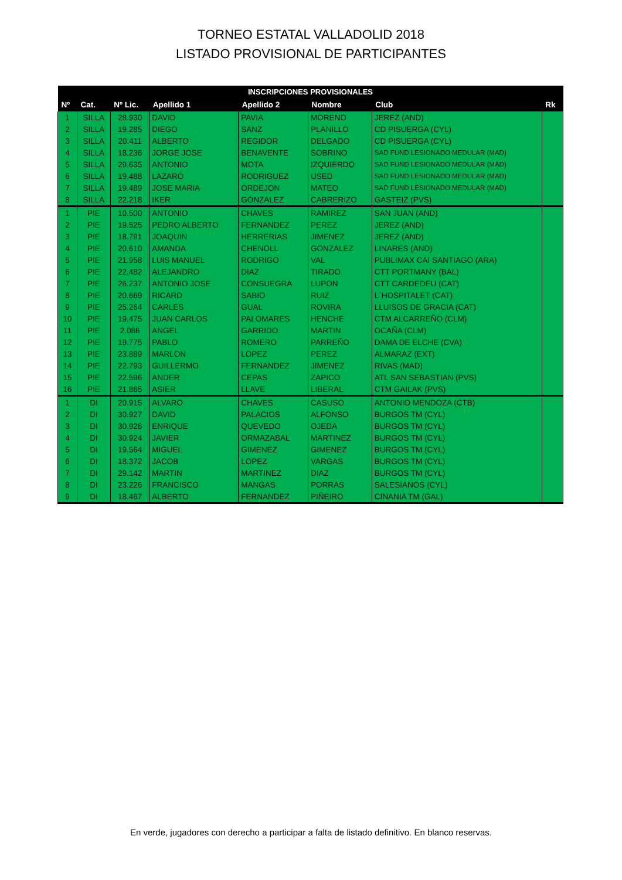TORNEO ESTATAL VALLADOLID 2018
LISTADO PROVISIONAL DE PARTICIPANTES
| INSCRIPCIONES PROVISIONALES | | | | | | | |
| --- | --- | --- | --- | --- | --- | --- | --- |
| Nº | Cat. | Nº Lic. | Apellido 1 | Apellido 2 | Nombre | Club | Rk |
| 1 | SILLA | 28.930 | DAVID | PAVIA | MORENO | JEREZ (AND) | |
| 2 | SILLA | 19.285 | DIEGO | SANZ | PLANILLO | CD PISUERGA (CYL) | |
| 3 | SILLA | 20.411 | ALBERTO | REGIDOR | DELGADO | CD PISUERGA (CYL) | |
| 4 | SILLA | 18.236 | JORGE JOSE | BENAVENTE | SOBRINO | SAD FUND LESIONADO MEDULAR (MAD) | |
| 5 | SILLA | 29.635 | ANTONIO | MOTA | IZQUIERDO | SAD FUND LESIONADO MEDULAR (MAD) | |
| 6 | SILLA | 19.488 | LAZARO | RODRIGUEZ | USED | SAD FUND LESIONADO MEDULAR (MAD) | |
| 7 | SILLA | 19.489 | JOSE MARIA | ORDEJON | MATEO | SAD FUND LESIONADO MEDULAR (MAD) | |
| 8 | SILLA | 22.218 | IKER | GONZALEZ | CABRERIZO | GASTEIZ (PVS) | |
| 1 | PIE | 10.500 | ANTONIO | CHAVES | RAMIREZ | SAN JUAN (AND) | |
| 2 | PIE | 19.525 | PEDRO ALBERTO | FERNANDEZ | PEREZ | JEREZ (AND) | |
| 3 | PIE | 18.791 | JOAQUIN | HERRERIAS | JIMENEZ | JEREZ (AND) | |
| 4 | PIE | 20.610 | AMANDA | CHENOLL | GONZALEZ | LINARES (AND) | |
| 5 | PIE | 21.958 | LUIS MANUEL | RODRIGO | VAL | PUBLIMAX CAI SANTIAGO (ARA) | |
| 6 | PIE | 22.482 | ALEJANDRO | DIAZ | TIRADO | CTT PORTMANY (BAL) | |
| 7 | PIE | 26.237 | ANTONIO JOSE | CONSUEGRA | LUPON | CTT CARDEDEU (CAT) | |
| 8 | PIE | 20.669 | RICARD | SABIO | RUIZ | L´HOSPITALET (CAT) | |
| 9 | PIE | 25.264 | CARLES | GUAL | ROVIRA | LLUISOS DE GRACIA (CAT) | |
| 10 | PIE | 19.475 | JUAN CARLOS | PALOMARES | HENCHE | CTM ALCARREÑO (CLM) | |
| 11 | PIE | 2.086 | ANGEL | GARRIDO | MARTIN | OCAÑA (CLM) | |
| 12 | PIE | 19.775 | PABLO | ROMERO | PARREÑO | DAMA DE ELCHE (CVA) | |
| 13 | PIE | 23.889 | MARLON | LOPEZ | PEREZ | ALMARAZ (EXT) | |
| 14 | PIE | 22.793 | GUILLERMO | FERNANDEZ | JIMENEZ | RIVAS (MAD) | |
| 15 | PIE | 22.596 | ANDER | CEPAS | ZAPICO | ATL SAN SEBASTIAN (PVS) | |
| 16 | PIE | 21.865 | ASIER | LLAVE | LIBERAL | CTM GAILAK (PVS) | |
| 1 | DI | 20.915 | ALVARO | CHAVES | CASUSO | ANTONIO MENDOZA (CTB) | |
| 2 | DI | 30.927 | DAVID | PALACIOS | ALFONSO | BURGOS TM (CYL) | |
| 3 | DI | 30.926 | ENRIQUE | QUEVEDO | OJEDA | BURGOS TM (CYL) | |
| 4 | DI | 30.924 | JAVIER | ORMAZABAL | MARTINEZ | BURGOS TM (CYL) | |
| 5 | DI | 19.564 | MIGUEL | GIMENEZ | GIMENEZ | BURGOS TM (CYL) | |
| 6 | DI | 18.372 | JACOB | LOPEZ | VARGAS | BURGOS TM (CYL) | |
| 7 | DI | 29.142 | MARTIN | MARTINEZ | DIAZ | BURGOS TM (CYL) | |
| 8 | DI | 23.226 | FRANCISCO | MANGAS | PORRAS | SALESIANOS (CYL) | |
| 9 | DI | 18.467 | ALBERTO | FERNANDEZ | PIÑEIRO | CINANIA TM (GAL) | |
En verde, jugadores con derecho a participar a falta de listado definitivo. En blanco reservas.